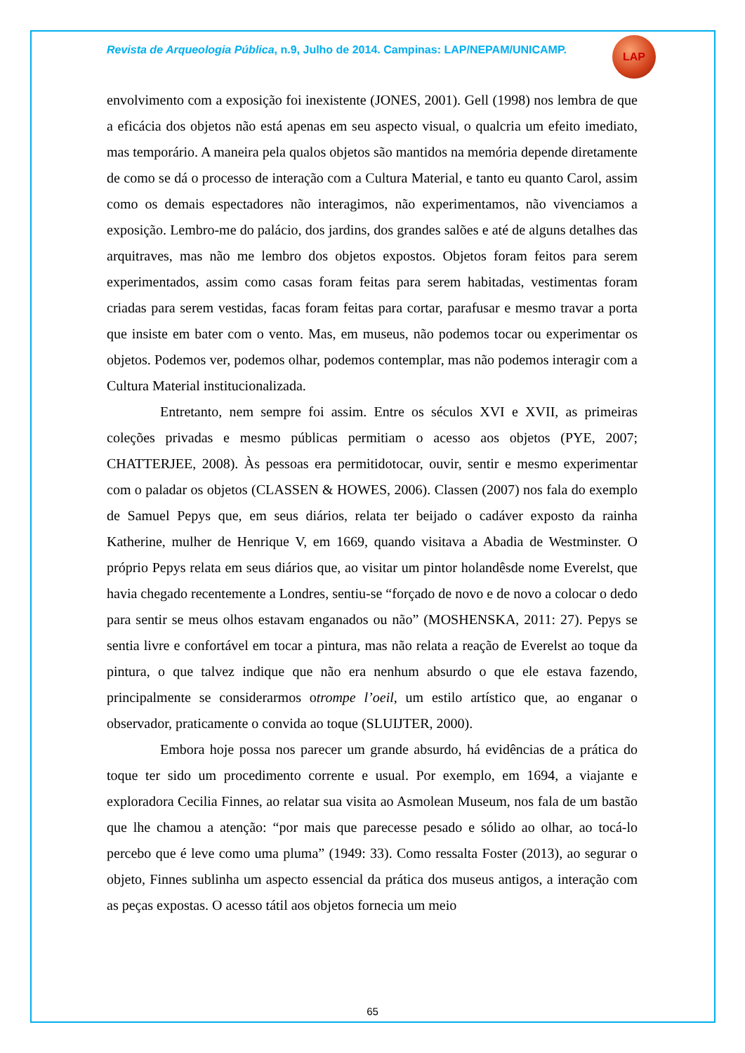Revista de Arqueologia Pública, n.9, Julho de 2014. Campinas: LAP/NEPAM/UNICAMP.
LAP
envolvimento com a exposição foi inexistente (JONES, 2001). Gell (1998) nos lembra de que a eficácia dos objetos não está apenas em seu aspecto visual, o qualcria um efeito imediato, mas temporário. A maneira pela qualos objetos são mantidos na memória depende diretamente de como se dá o processo de interação com a Cultura Material, e tanto eu quanto Carol, assim como os demais espectadores não interagimos, não experimentamos, não vivenciamos a exposição. Lembro-me do palácio, dos jardins, dos grandes salões e até de alguns detalhes das arquitraves, mas não me lembro dos objetos expostos. Objetos foram feitos para serem experimentados, assim como casas foram feitas para serem habitadas, vestimentas foram criadas para serem vestidas, facas foram feitas para cortar, parafusar e mesmo travar a porta que insiste em bater com o vento. Mas, em museus, não podemos tocar ou experimentar os objetos. Podemos ver, podemos olhar, podemos contemplar, mas não podemos interagir com a Cultura Material institucionalizada.
Entretanto, nem sempre foi assim. Entre os séculos XVI e XVII, as primeiras coleções privadas e mesmo públicas permitiam o acesso aos objetos (PYE, 2007; CHATTERJEE, 2008). Às pessoas era permitidotocar, ouvir, sentir e mesmo experimentar com o paladar os objetos (CLASSEN & HOWES, 2006). Classen (2007) nos fala do exemplo de Samuel Pepys que, em seus diários, relata ter beijado o cadáver exposto da rainha Katherine, mulher de Henrique V, em 1669, quando visitava a Abadia de Westminster. O próprio Pepys relata em seus diários que, ao visitar um pintor holandêsde nome Everelst, que havia chegado recentemente a Londres, sentiu-se “forçado de novo e de novo a colocar o dedo para sentir se meus olhos estavam enganados ou não” (MOSHENSKA, 2011: 27). Pepys se sentia livre e confortável em tocar a pintura, mas não relata a reação de Everelst ao toque da pintura, o que talvez indique que não era nenhum absurdo o que ele estava fazendo, principalmente se considerarmos otrompe l’oeil, um estilo artístico que, ao enganar o observador, praticamente o convida ao toque (SLUIJTER, 2000).
Embora hoje possa nos parecer um grande absurdo, há evidências de a prática do toque ter sido um procedimento corrente e usual. Por exemplo, em 1694, a viajante e exploradora Cecilia Finnes, ao relatar sua visita ao Asmolean Museum, nos fala de um bastão que lhe chamou a atenção: “por mais que parecesse pesado e sólido ao olhar, ao tocá-lo percebo que é leve como uma pluma” (1949: 33). Como ressalta Foster (2013), ao segurar o objeto, Finnes sublinha um aspecto essencial da prática dos museus antigos, a interação com as peças expostas. O acesso tátil aos objetos fornecia um meio
65